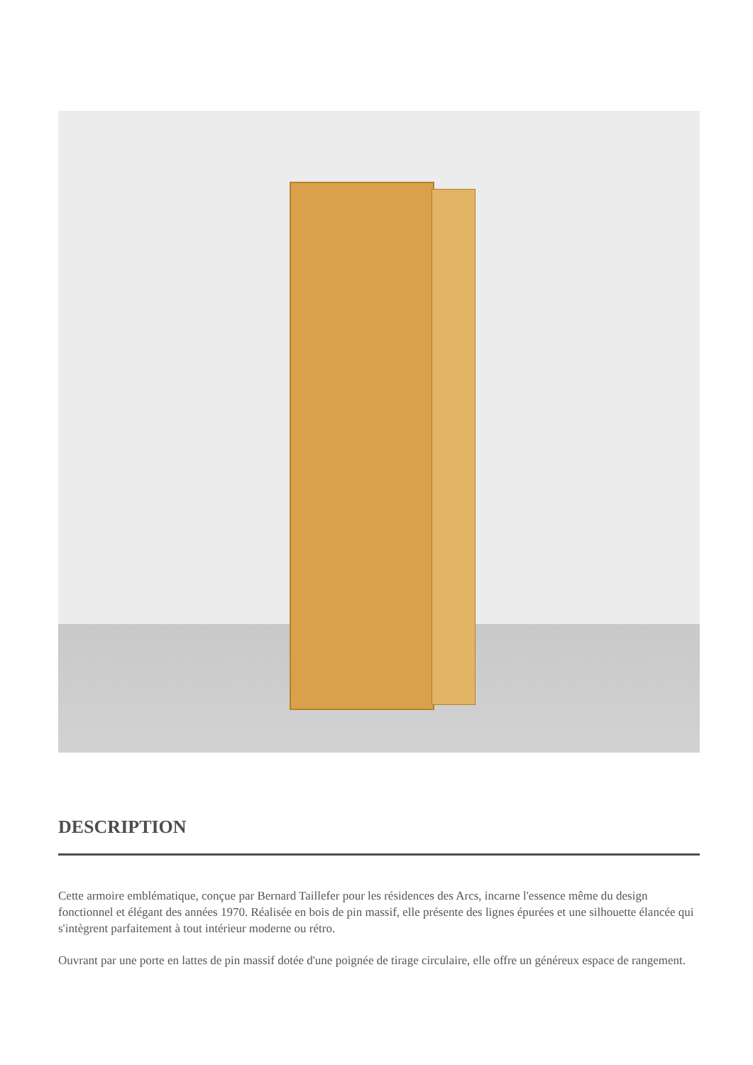DESCRIPTION
Cette armoire emblématique, conçue par Bernard Taillefer pour les résidences des Arcs, incarne l'essence même du design fonctionnel et élégant des années 1970. Réalisée en bois de pin massif, elle présente des lignes épurées et une silhouette élancée qui s'intègrent parfaitement à tout intérieur moderne ou rétro.
Ouvrant par une porte en lattes de pin massif dotée d'une poignée de tirage circulaire, elle offre un généreux espace de rangement.